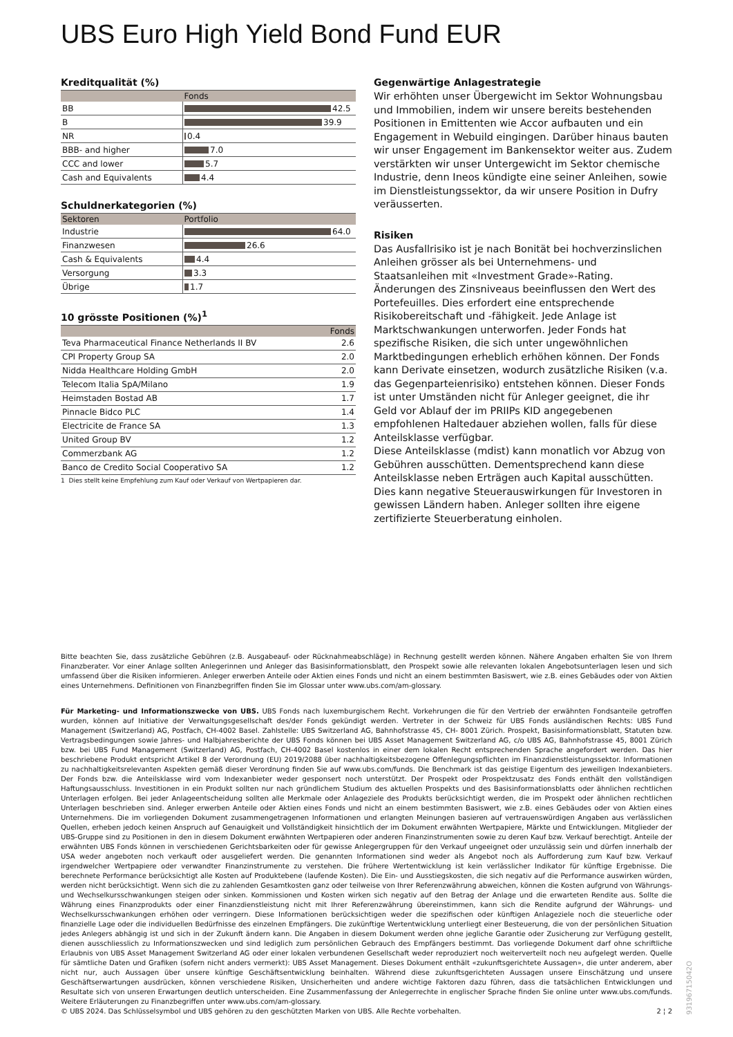UBS Euro High Yield Bond Fund EUR
Kreditqualität (%)
| | Fonds |
| --- | --- |
| BB | 42.5 |
| B | 39.9 |
| NR | 0.4 |
| BBB- and higher | 7.0 |
| CCC and lower | 5.7 |
| Cash and Equivalents | 4.4 |
Schuldnerkategorien (%)
| Sektoren | Portfolio |
| --- | --- |
| Industrie | 64.0 |
| Finanzwesen | 26.6 |
| Cash & Equivalents | 4.4 |
| Versorgung | 3.3 |
| Übrige | 1.7 |
10 grösste Positionen (%)<sup>1</sup>
| | Fonds |
| --- | --- |
| Teva Pharmaceutical Finance Netherlands II BV | 2.6 |
| CPI Property Group SA | 2.0 |
| Nidda Healthcare Holding GmbH | 2.0 |
| Telecom Italia SpA/Milano | 1.9 |
| Heimstaden Bostad AB | 1.7 |
| Pinnacle Bidco PLC | 1.4 |
| Electricite de France SA | 1.3 |
| United Group BV | 1.2 |
| Commerzbank AG | 1.2 |
| Banco de Credito Social Cooperativo SA | 1.2 |
1 Dies stellt keine Empfehlung zum Kauf oder Verkauf von Wertpapieren dar.
Gegenwärtige Anlagestrategie
Wir erhöhten unser Übergewicht im Sektor Wohnungsbau und Immobilien, indem wir unsere bereits bestehenden Positionen in Emittenten wie Accor aufbauten und ein Engagement in Webuild eingingen. Darüber hinaus bauten wir unser Engagement im Bankensektor weiter aus. Zudem verstärkten wir unser Untergewicht im Sektor chemische Industrie, denn Ineos kündigte eine seiner Anleihen, sowie im Dienstleistungssektor, da wir unsere Position in Dufry veräusserten.
Risiken
Das Ausfallrisiko ist je nach Bonität bei hochverzinslichen Anleihen grösser als bei Unternehmens- und Staatsanleihen mit «Investment Grade»-Rating. Änderungen des Zinsniveaus beeinflussen den Wert des Portefeuilles. Dies erfordert eine entsprechende Risikobereitschaft und -fähigkeit. Jede Anlage ist Marktschwankungen unterworfen. Jeder Fonds hat spezifische Risiken, die sich unter ungewöhnlichen Marktbedingungen erheblich erhöhen können. Der Fonds kann Derivate einsetzen, wodurch zusätzliche Risiken (v.a. das Gegenparteienrisiko) entstehen können. Dieser Fonds ist unter Umständen nicht für Anleger geeignet, die ihr Geld vor Ablauf der im PRIIPs KID angegebenen empfohlenen Haltedauer abziehen wollen, falls für diese Anteilsklasse verfügbar.
Diese Anteilsklasse (mdist) kann monatlich vor Abzug von Gebühren ausschütten. Dementsprechend kann diese Anteilsklasse neben Erträgen auch Kapital ausschütten. Dies kann negative Steuerauswirkungen für Investoren in gewissen Ländern haben. Anleger sollten ihre eigene zertifizierte Steuerberatung einholen.
Bitte beachten Sie, dass zusätzliche Gebühren (z.B. Ausgabeauf- oder Rücknahmeabschläge) in Rechnung gestellt werden können. Nähere Angaben erhalten Sie von Ihrem Finanzberater. Vor einer Anlage sollten Anlegerinnen und Anleger das Basisinformationsblatt, den Prospekt sowie alle relevanten lokalen Angebotsunterlagen lesen und sich umfassend über die Risiken informieren. Anleger erwerben Anteile oder Aktien eines Fonds und nicht an einem bestimmten Basiswert, wie z.B. eines Gebäudes oder von Aktien eines Unternehmens. Definitionen von Finanzbegriffen finden Sie im Glossar unter www.ubs.com/am-glossary.
Für Marketing- und Informationszwecke von UBS. UBS Fonds nach luxemburgischem Recht. Vorkehrungen die für den Vertrieb der erwähnten Fondsanteile getroffen wurden, können auf Initiative der Verwaltungsgesellschaft des/der Fonds gekündigt werden. Vertreter in der Schweiz für UBS Fonds ausländischen Rechts: UBS Fund Management (Switzerland) AG, Postfach, CH-4002 Basel. Zahlstelle: UBS Switzerland AG, Bahnhofstrasse 45, CH- 8001 Zürich. Prospekt, Basisinformationsblatt, Statuten bzw. Vertragsbedingungen sowie Jahres- und Halbjahresberichte der UBS Fonds können bei UBS Asset Management Switzerland AG, c/o UBS AG, Bahnhofstrasse 45, 8001 Zürich bzw. bei UBS Fund Management (Switzerland) AG, Postfach, CH-4002 Basel kostenlos in einer dem lokalen Recht entsprechenden Sprache angefordert werden. Das hier beschriebene Produkt entspricht Artikel 8 der Verordnung (EU) 2019/2088 über nachhaltigkeitsbezogene Offenlegungspflichten im Finanzdienstleistungssektor. Informationen zu nachhaltigkeitsrelevanten Aspekten gemäß dieser Verordnung finden Sie auf www.ubs.com/funds. Die Benchmark ist das geistige Eigentum des jeweiligen Indexanbieters. Der Fonds bzw. die Anteilsklasse wird vom Indexanbieter weder gesponsert noch unterstützt. Der Prospekt oder Prospektzusatz des Fonds enthält den vollständigen Haftungsausschluss. Investitionen in ein Produkt sollten nur nach gründlichem Studium des aktuellen Prospekts und des Basisinformationsblatts oder ähnlichen rechtlichen Unterlagen erfolgen. Bei jeder Anlageentscheidung sollten alle Merkmale oder Anlageziele des Produkts berücksichtigt werden, die im Prospekt oder ähnlichen rechtlichen Unterlagen beschrieben sind. Anleger erwerben Anteile oder Aktien eines Fonds und nicht an einem bestimmten Basiswert, wie z.B. eines Gebäudes oder von Aktien eines Unternehmens. Die im vorliegenden Dokument zusammengetragenen Informationen und erlangten Meinungen basieren auf vertrauenswürdigen Angaben aus verlässlichen Quellen, erheben jedoch keinen Anspruch auf Genauigkeit und Vollständigkeit hinsichtlich der im Dokument erwähnten Wertpapiere, Märkte und Entwicklungen. Mitglieder der UBS-Gruppe sind zu Positionen in den in diesem Dokument erwähnten Wertpapieren oder anderen Finanzinstrumenten sowie zu deren Kauf bzw. Verkauf berechtigt. Anteile der erwähnten UBS Fonds können in verschiedenen Gerichtsbarkeiten oder für gewisse Anlegergruppen für den Verkauf ungeeignet oder unzulässig sein und dürfen innerhalb der USA weder angeboten noch verkauft oder ausgeliefert werden. Die genannten Informationen sind weder als Angebot noch als Aufforderung zum Kauf bzw. Verkauf irgendwelcher Wertpapiere oder verwandter Finanzinstrumente zu verstehen. Die frühere Wertentwicklung ist kein verlässlicher Indikator für künftige Ergebnisse. Die berechnete Performance berücksichtigt alle Kosten auf Produktebene (laufende Kosten). Die Ein- und Ausstiegskosten, die sich negativ auf die Performance auswirken würden, werden nicht berücksichtigt. Wenn sich die zu zahlenden Gesamtkosten ganz oder teilweise von Ihrer Referenzwährung abweichen, können die Kosten aufgrund von Währungs- und Wechselkursschwankungen steigen oder sinken. Kommissionen und Kosten wirken sich negativ auf den Betrag der Anlage und die erwarteten Rendite aus. Sollte die Währung eines Finanzprodukts oder einer Finanzdienstleistung nicht mit Ihrer Referenzwährung übereinstimmen, kann sich die Rendite aufgrund der Währungs- und Wechselkursschwankungen erhöhen oder verringern. Diese Informationen berücksichtigen weder die spezifischen oder künftigen Anlageziele noch die steuerliche oder finanzielle Lage oder die individuellen Bedürfnisse des einzelnen Empfängers. Die zukünftige Wertentwicklung unterliegt einer Besteuerung, die von der persönlichen Situation jedes Anlegers abhängig ist und sich in der Zukunft ändern kann. Die Angaben in diesem Dokument werden ohne jegliche Garantie oder Zusicherung zur Verfügung gestellt, dienen ausschliesslich zu Informationszwecken und sind lediglich zum persönlichen Gebrauch des Empfängers bestimmt. Das vorliegende Dokument darf ohne schriftliche Erlaubnis von UBS Asset Management Switzerland AG oder einer lokalen verbundenen Gesellschaft weder reproduziert noch weiterverteilt noch neu aufgelegt werden. Quelle für sämtliche Daten und Grafiken (sofern nicht anders vermerkt): UBS Asset Management. Dieses Dokument enthält «zukunftsgerichtete Aussagen», die unter anderem, aber nicht nur, auch Aussagen über unsere künftige Geschäftsentwicklung beinhalten. Während diese zukunftsgerichteten Aussagen unsere Einschätzung und unsere Geschäftserwartungen ausdrücken, können verschiedene Risiken, Unsicherheiten und andere wichtige Faktoren dazu führen, dass die tatsächlichen Entwicklungen und Resultate sich von unseren Erwartungen deutlich unterscheiden. Eine Zusammenfassung der Anlegerrechte in englischer Sprache finden Sie online unter www.ubs.com/funds. Weitere Erläuterungen zu Finanzbegriffen unter www.ubs.com/am-glossary.
© UBS 2024. Das Schlüsselsymbol und UBS gehören zu den geschützten Marken von UBS. Alle Rechte vorbehalten. 2 ¦ 2
93196715042O